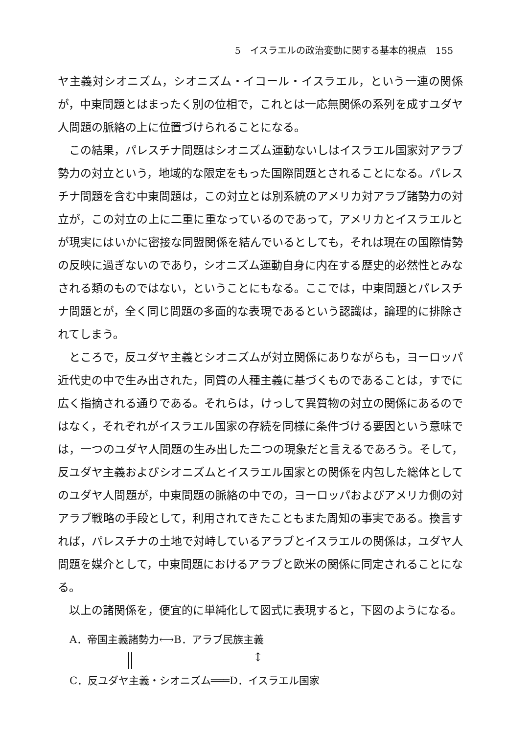5　イスラエルの政治変動に関する基本的視点　155
ヤ主義対シオニズム，シオニズム・イコール・イスラエル，という一連の関係が，中東問題とはまったく別の位相で，これとは一応無関係の系列を成すユダヤ人問題の脈絡の上に位置づけられることになる。
この結果，パレスチナ問題はシオニズム運動ないしはイスラエル国家対アラブ勢力の対立という，地域的な限定をもった国際問題とされることになる。パレスチナ問題を含む中東問題は，この対立とは別系統のアメリカ対アラブ諸勢力の対立が，この対立の上に二重に重なっているのであって，アメリカとイスラエルとが現実にはいかに密接な同盟関係を結んでいるとしても，それは現在の国際情勢の反映に過ぎないのであり，シオニズム運動自身に内在する歴史的必然性とみなされる類のものではない，ということにもなる。ここでは，中東問題とパレスチナ問題とが，全く同じ問題の多面的な表現であるという認識は，論理的に排除されてしまう。
ところで，反ユダヤ主義とシオニズムが対立関係にありながらも，ヨーロッパ近代史の中で生み出された，同質の人種主義に基づくものであることは，すでに広く指摘される通りである。それらは，けっして異質物の対立の関係にあるのではなく，それぞれがイスラエル国家の存続を同様に条件づける要因という意味では，一つのユダヤ人問題の生み出した二つの現象だと言えるであろう。そして，反ユダヤ主義およびシオニズムとイスラエル国家との関係を内包した総体としてのユダヤ人問題が，中東問題の脈絡の中での，ヨーロッパおよびアメリカ側の対アラブ戦略の手段として，利用されてきたこともまた周知の事実である。換言すれば，パレスチナの土地で対峙しているアラブとイスラエルの関係は，ユダヤ人問題を媒介として，中東問題におけるアラブと欧米の関係に同定されることになる。
以上の諸関係を，便宜的に単純化して図式に表現すると，下図のようになる。
A．帝国主義諸勢力⟷B．アラブ民族主義
↕
C．反ユダヤ主義・シオニズム═══D．イスラエル国家